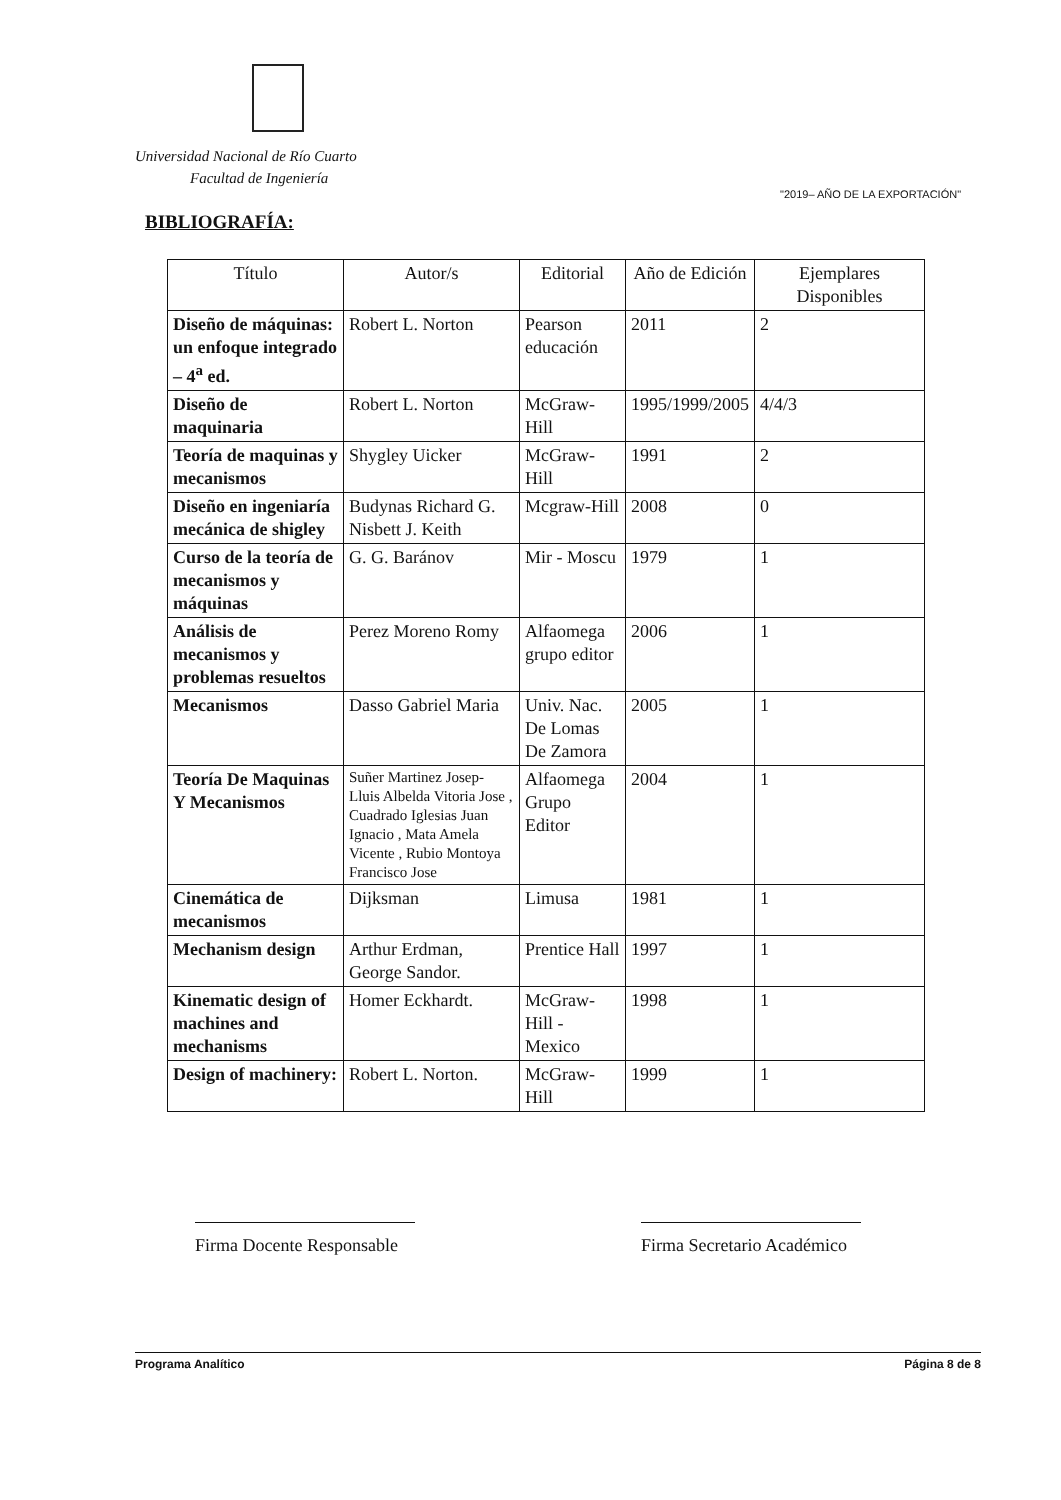Universidad Nacional de Río Cuarto
Facultad de Ingeniería
"2019– AÑO DE LA EXPORTACIÓN"
BIBLIOGRAFÍA:
| Título | Autor/s | Editorial | Año de Edición | Ejemplares Disponibles |
| --- | --- | --- | --- | --- |
| Diseño de máquinas: un enfoque integrado – 4<sup>a</sup> ed. | Robert L. Norton | Pearson educación | 2011 | 2 |
| Diseño de maquinaria | Robert L. Norton | McGraw-Hill | 1995/1999/2005 | 4/4/3 |
| Teoría de maquinas y mecanismos | Shygley Uicker | McGraw-Hill | 1991 | 2 |
| Diseño en ingeniaría mecánica de shigley | Budynas Richard G. Nisbett J. Keith | Mcgraw-Hill | 2008 | 0 |
| Curso de la teoría de mecanismos y máquinas | G. G. Baránov | Mir - Moscu | 1979 | 1 |
| Análisis de mecanismos y problemas resueltos | Perez Moreno Romy | Alfaomega grupo editor | 2006 | 1 |
| Mecanismos | Dasso Gabriel Maria | Univ. Nac. De Lomas De Zamora | 2005 | 1 |
| Teoría De Maquinas Y Mecanismos | Suñer Martinez Josep-Lluis Albelda Vitoria Jose , Cuadrado Iglesias Juan Ignacio , Mata Amela Vicente , Rubio Montoya Francisco Jose | Alfaomega Grupo Editor | 2004 | 1 |
| Cinemática de mecanismos | Dijksman | Limusa | 1981 | 1 |
| Mechanism design | Arthur Erdman, George Sandor. | Prentice Hall | 1997 | 1 |
| Kinematic design of machines and mechanisms | Homer Eckhardt. | McGraw-Hill - Mexico | 1998 | 1 |
| Design of machinery: | Robert L. Norton. | McGraw-Hill | 1999 | 1 |
Firma Docente Responsable
Firma Secretario Académico
Programa Analítico Página 8 de 8